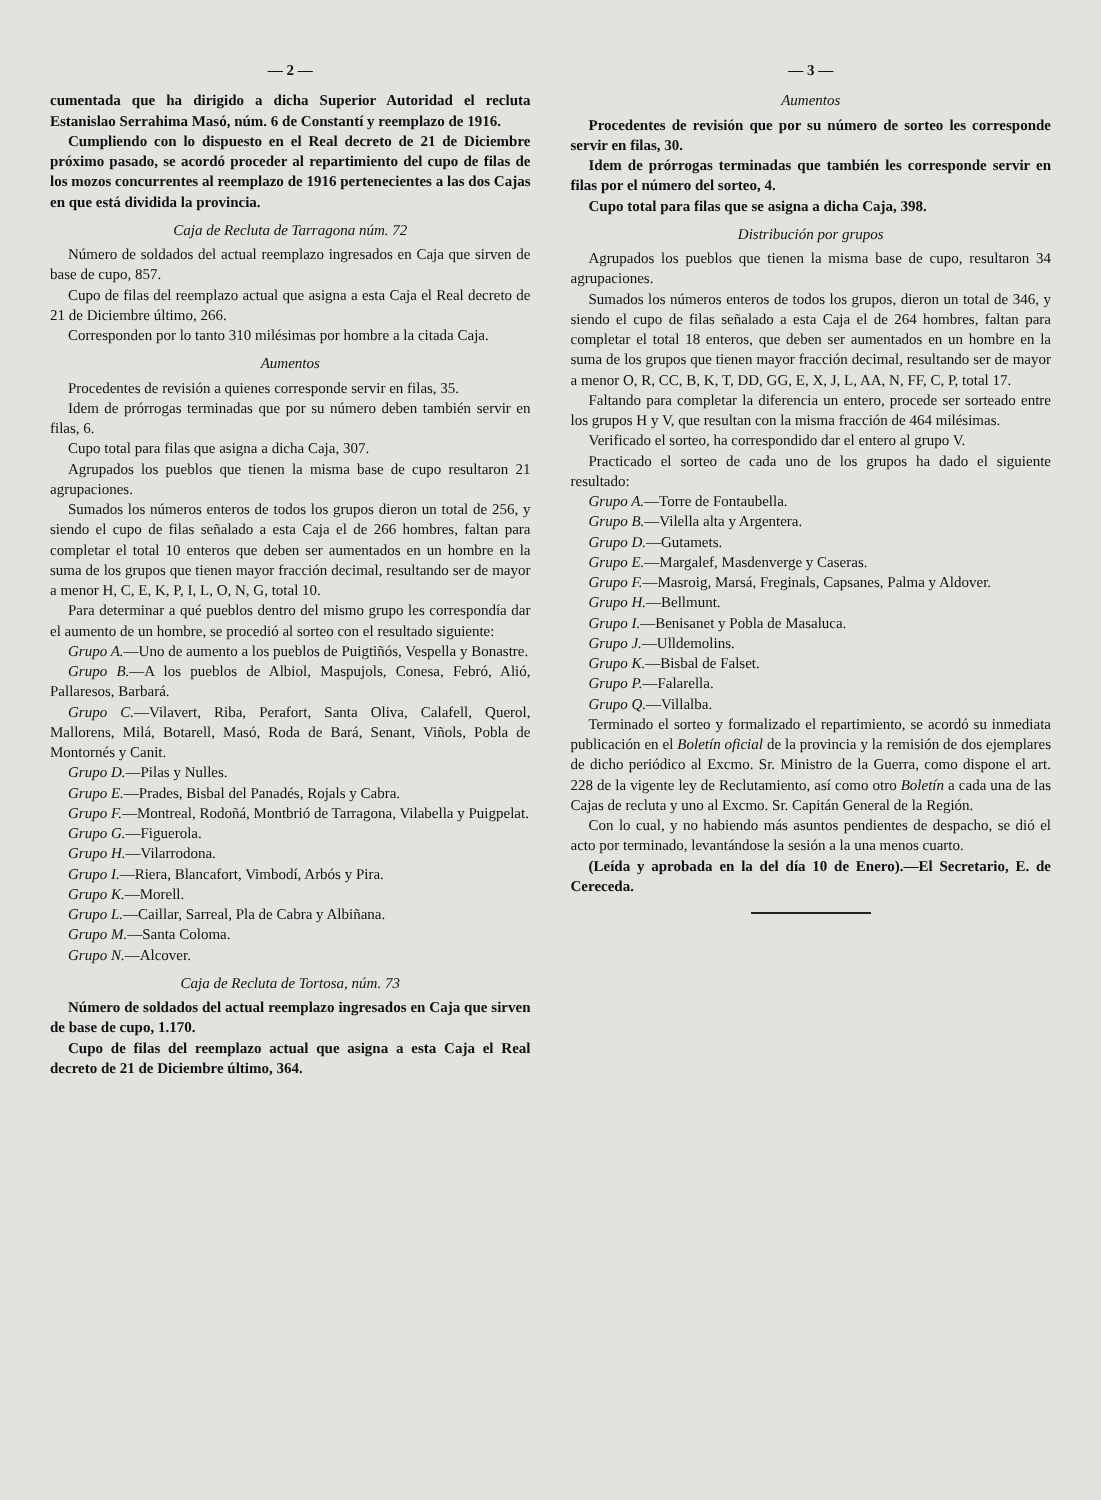— 2 —
cumentada que ha dirigido a dicha Superior Autoridad el recluta Estanislao Serrahima Masó, núm. 6 de Constantí y reemplazo de 1916.
Cumpliendo con lo dispuesto en el Real decreto de 21 de Diciembre próximo pasado, se acordó proceder al repartimiento del cupo de filas de los mozos concurrentes al reemplazo de 1916 pertenecientes a las dos Cajas en que está dividida la provincia.
Caja de Recluta de Tarragona núm. 72
Número de soldados del actual reemplazo ingresados en Caja que sirven de base de cupo, 857.
Cupo de filas del reemplazo actual que asigna a esta Caja el Real decreto de 21 de Diciembre último, 266.
Corresponden por lo tanto 310 milésimas por hombre a la citada Caja.
Aumentos
Procedentes de revisión a quienes corresponde servir en filas, 35.
Idem de prórrogas terminadas que por su número deben también servir en filas, 6.
Cupo total para filas que asigna a dicha Caja, 307.
Agrupados los pueblos que tienen la misma base de cupo resultaron 21 agrupaciones.
Sumados los números enteros de todos los grupos dieron un total de 256, y siendo el cupo de filas señalado a esta Caja el de 266 hombres, faltan para completar el total 10 enteros que deben ser aumentados en un hombre en la suma de los grupos que tienen mayor fracción decimal, resultando ser de mayor a menor H, C, E, K, P, I, L, O, N, G, total 10.
Para determinar a qué pueblos dentro del mismo grupo les correspondía dar el aumento de un hombre, se procedió al sorteo con el resultado siguiente:
Grupo A.—Uno de aumento a los pueblos de Puigtiñós, Vespella y Bonastre.
Grupo B.—A los pueblos de Albiol, Maspujols, Conesa, Febró, Alió, Pallaresos, Barbará.
Grupo C.—Vilavert, Riba, Perafort, Santa Oliva, Calafell, Querol, Mallorens, Milá, Botarell, Masó, Roda de Bará, Senant, Viñols, Pobla de Montornés y Canit.
Grupo D.—Pilas y Nulles.
Grupo E.—Prades, Bisbal del Panadés, Rojals y Cabra.
Grupo F.—Montreal, Rodoñá, Montbrió de Tarragona, Vilabella y Puigpelat.
Grupo G.—Figuerola.
Grupo H.—Vilarrodona.
Grupo I.—Riera, Blancafort, Vimbodí, Arbós y Pira.
Grupo K.—Morell.
Grupo L.—Caillar, Sarreal, Pla de Cabra y Albiñana.
Grupo M.—Santa Coloma.
Grupo N.—Alcover.
Caja de Recluta de Tortosa, núm. 73
Número de soldados del actual reemplazo ingresados en Caja que sirven de base de cupo, 1.170.
Cupo de filas del reemplazo actual que asigna a esta Caja el Real decreto de 21 de Diciembre último, 364.
— 3 —
Aumentos
Procedentes de revisión que por su número de sorteo les corresponde servir en filas, 30.
Idem de prórrogas terminadas que también les corresponde servir en filas por el número del sorteo, 4.
Cupo total para filas que se asigna a dicha Caja, 398.
Distribución por grupos
Agrupados los pueblos que tienen la misma base de cupo, resultaron 34 agrupaciones.
Sumados los números enteros de todos los grupos, dieron un total de 346, y siendo el cupo de filas señalado a esta Caja el de 264 hombres, faltan para completar el total 18 enteros, que deben ser aumentados en un hombre en la suma de los grupos que tienen mayor fracción decimal, resultando ser de mayor a menor O, R, CC, B, K, T, DD, GG, E, X, J, L, AA, N, FF, C, P, total 17.
Faltando para completar la diferencia un entero, procede ser sorteado entre los grupos H y V, que resultan con la misma fracción de 464 milésimas.
Verificado el sorteo, ha correspondido dar el entero al grupo V.
Practicado el sorteo de cada uno de los grupos ha dado el siguiente resultado:
Grupo A.—Torre de Fontaubella.
Grupo B.—Vilella alta y Argentera.
Grupo D.—Gutamets.
Grupo E.—Margalef, Masdenverge y Caseras.
Grupo F.—Masroig, Marsá, Freginals, Capsanes, Palma y Aldover.
Grupo H.—Bellmunt.
Grupo I.—Benisanet y Pobla de Masaluca.
Grupo J.—Ulldemolins.
Grupo K.—Bisbal de Falset.
Grupo P.—Falarella.
Grupo Q.—Villalba.
Terminado el sorteo y formalizado el repartimiento, se acordó su inmediata publicación en el Boletín oficial de la provincia y la remisión de dos ejemplares de dicho periódico al Excmo. Sr. Ministro de la Guerra, como dispone el art. 228 de la vigente ley de Reclutamiento, así como otro Boletín a cada una de las Cajas de recluta y uno al Excmo. Sr. Capitán General de la Región.
Con lo cual, y no habiendo más asuntos pendientes de despacho, se dió el acto por terminado, levantándose la sesión a la una menos cuarto.
(Leída y aprobada en la del día 10 de Enero).—El Secretario, E. de Cereceda.